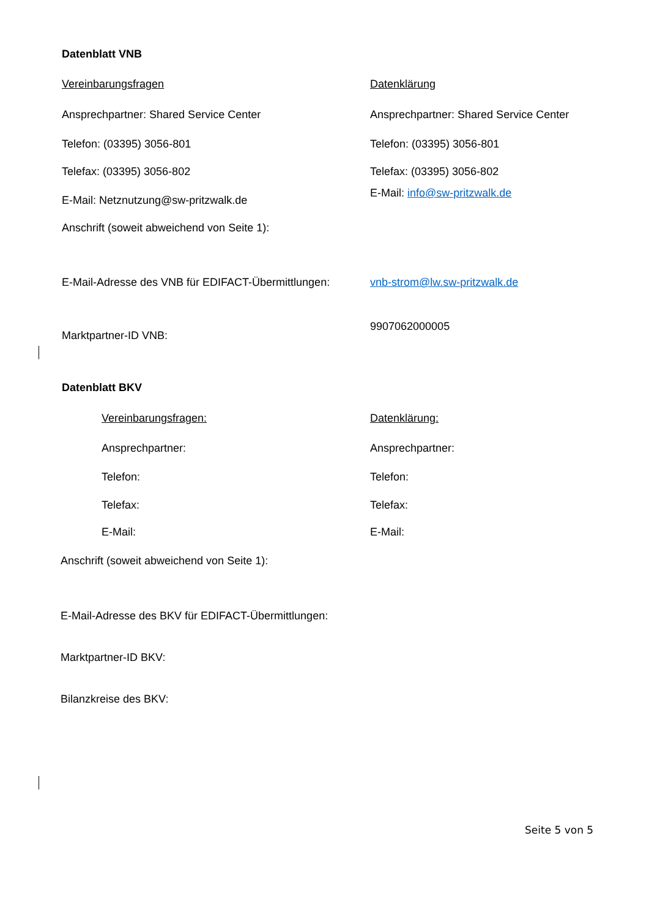Datenblatt VNB
Vereinbarungsfragen Datenklärung
Ansprechpartner: Shared Service Center Ansprechpartner: Shared Service Center
Telefon: (03395) 3056-801 Telefon: (03395) 3056-801
Telefax: (03395) 3056-802 Telefax: (03395) 3056-802
E-Mail: Netznutzung@sw-pritzwalk.de
E-Mail: info@sw-pritzwalk.de
Anschrift (soweit abweichend von Seite 1):
E-Mail-Adresse des VNB für EDIFACT-Übermittlungen:
vnb-strom@lw.sw-pritzwalk.de
Marktpartner-ID VNB:
9907062000005
Datenblatt BKV
Vereinbarungsfragen: Datenklärung:
Ansprechpartner: Ansprechpartner:
Telefon: Telefon:
Telefax: Telefax:
E-Mail: E-Mail:
Anschrift (soweit abweichend von Seite 1):
E-Mail-Adresse des BKV für EDIFACT-Übermittlungen:
Marktpartner-ID BKV:
Bilanzkreise des BKV:
Seite 5 von 5